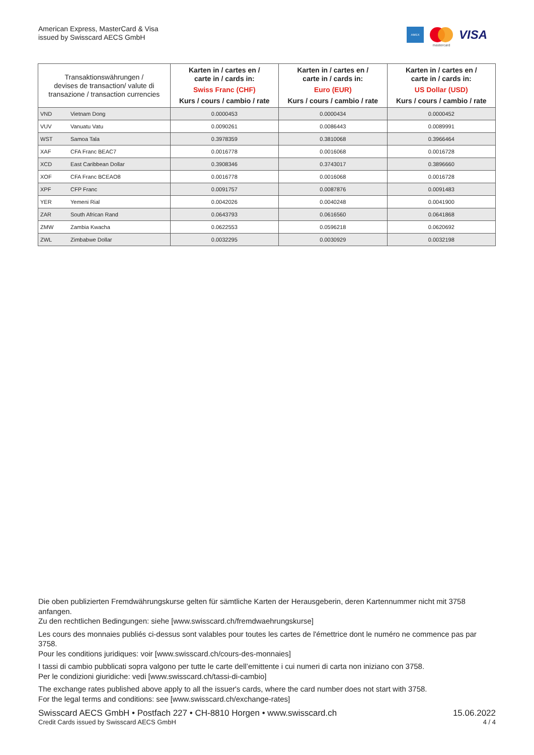American Express, MasterCard & Visa
issued by Swisscard AECS GmbH
AMEX
mastercard
VISA
| Transaktionswährungen / devises de transaction/ valute di transazione / transaction currencies | | Karten in / cartes en / carte in / cards in: Swiss Franc (CHF) Kurs / cours / cambio / rate | Karten in / cartes en / carte in / cards in: Euro (EUR) Kurs / cours / cambio / rate | Karten in / cartes en / carte in / cards in: US Dollar (USD) Kurs / cours / cambio / rate |
| --- | --- | --- | --- | --- |
| VND | Vietnam Dong | 0.0000453 | 0.0000434 | 0.0000452 |
| VUV | Vanuatu Vatu | 0.0090261 | 0.0086443 | 0.0089991 |
| WST | Samoa Tala | 0.3978359 | 0.3810068 | 0.3966464 |
| XAF | CFA Franc BEAC7 | 0.0016778 | 0.0016068 | 0.0016728 |
| XCD | East Caribbean Dollar | 0.3908346 | 0.3743017 | 0.3896660 |
| XOF | CFA Franc BCEAO8 | 0.0016778 | 0.0016068 | 0.0016728 |
| XPF | CFP Franc | 0.0091757 | 0.0087876 | 0.0091483 |
| YER | Yemeni Rial | 0.0042026 | 0.0040248 | 0.0041900 |
| ZAR | South African Rand | 0.0643793 | 0.0616560 | 0.0641868 |
| ZMW | Zambia Kwacha | 0.0622553 | 0.0596218 | 0.0620692 |
| ZWL | Zimbabwe Dollar | 0.0032295 | 0.0030929 | 0.0032198 |
Die oben publizierten Fremdwährungskurse gelten für sämtliche Karten der Herausgeberin, deren Kartennummer nicht mit 3758 anfangen.
Zu den rechtlichen Bedingungen: siehe [www.swisscard.ch/fremdwaehrungskurse]
Les cours des monnaies publiés ci-dessus sont valables pour toutes les cartes de l'émettrice dont le numéro ne commence pas par 3758.
Pour les conditions juridiques: voir [www.swisscard.ch/cours-des-monnaies]
I tassi di cambio pubblicati sopra valgono per tutte le carte dell’emittente i cui numeri di carta non iniziano con 3758.
Per le condizioni giuridiche: vedi [www.swisscard.ch/tassi-di-cambio]
The exchange rates published above apply to all the issuer's cards, where the card number does not start with 3758.
For the legal terms and conditions: see [www.swisscard.ch/exchange-rates]
Swisscard AECS GmbH • Postfach 227 • CH-8810 Horgen • www.swisscard.ch
Credit Cards issued by Swisscard AECS GmbH
15.06.2022
4 / 4